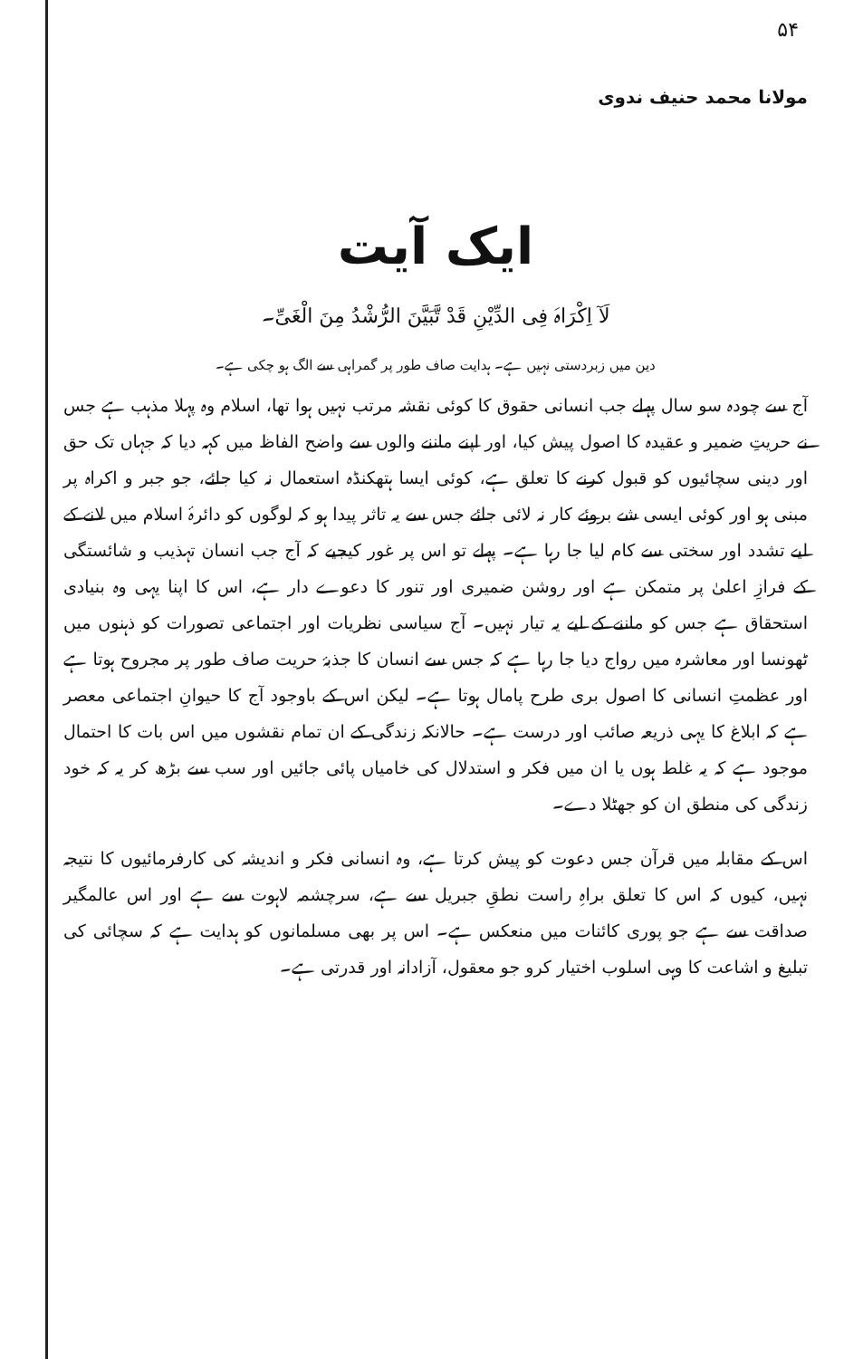۵۴
مولانا محمد حنیف ندوی
ایک آیت
لَآ اِکْرَاہَ فِی الدِّیْنِ قَدْ تَّبَیَّنَ الرُّشْدُ مِنَ الْغَیِّ۔
دین میں زبردستی نہیں ہے۔ ہدایت صاف طور پر گمراہی سے الگ ہو چکی ہے۔
آج سے چودہ سو سال پہلے جب انسانی حقوق کا کوئی نقشہ مرتب نہیں ہوا تھا، اسلام وہ پہلا مذہب ہے جس نے حریتِ ضمیر و عقیدہ کا اصول پیش کیا، اور اپنے ماننے والوں سے واضح الفاظ میں کہہ دیا کہ جہاں تک حق اور دینی سچائیوں کو قبول کرنے کا تعلق ہے، کوئی ایسا ہتھکنڈہ استعمال نہ کیا جائے، جو جبر و اکراہ پر مبنی ہو اور کوئی ایسی شے بروئے کار نہ لائی جائے جس سے یہ تاثر پیدا ہو کہ لوگوں کو دائرۂ اسلام میں لانے کے لیے تشدد اور سختی سے کام لیا جا رہا ہے۔ پہلے تو اس پر غور کیجیے کہ آج جب انسان تہذیب و شائستگی کے فرازِ اعلیٰ پر متمکن ہے اور روشن ضمیری اور تنور کا دعوے دار ہے، اس کا اپنا یہی وہ بنیادی استحقاق ہے جس کو ماننے کے لیے یہ تیار نہیں۔ آج سیاسی نظریات اور اجتماعی تصورات کو ذہنوں میں ٹھونسا اور معاشرہ میں رواج دیا جا رہا ہے کہ جس سے انسان کا جذبۂ حریت صاف طور پر مجروح ہوتا ہے اور عظمتِ انسانی کا اصول بری طرح پامال ہوتا ہے۔ لیکن اس کے باوجود آج کا حیوانِ اجتماعی معصر ہے کہ ابلاغ کا یہی ذریعہ صائب اور درست ہے۔ حالانکہ زندگی کے ان تمام نقشوں میں اس بات کا احتمال موجود ہے کہ یہ غلط ہوں یا ان میں فکر و استدلال کی خامیاں پائی جائیں اور سب سے بڑھ کر یہ کہ خود زندگی کی منطق ان کو جھٹلا دے۔
اس کے مقابلہ میں قرآن جس دعوت کو پیش کرتا ہے، وہ انسانی فکر و اندیشہ کی کارفرمائیوں کا نتیجہ نہیں، کیوں کہ اس کا تعلق براہِ راست نطقِ جبریل سے ہے، سرچشمہ لاہوت سے ہے اور اس عالمگیر صداقت سے ہے جو پوری کائنات میں منعکس ہے۔ اس پر بھی مسلمانوں کو ہدایت ہے کہ سچائی کی تبلیغ و اشاعت کا وہی اسلوب اختیار کرو جو معقول، آزادانہ اور قدرتی ہے۔